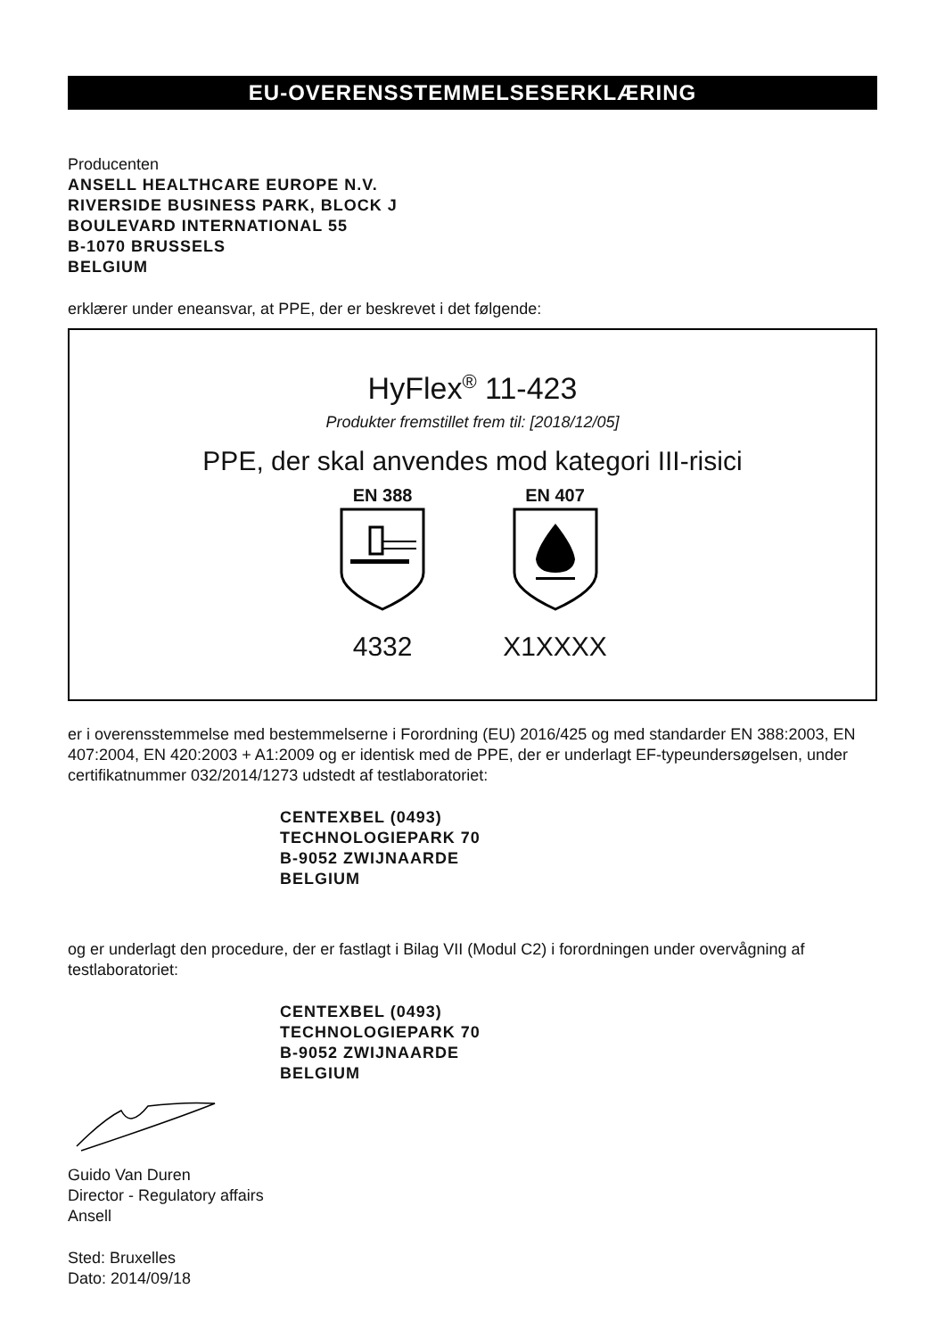EU-OVERENSSTEMMELSESERKLÆRING
Producenten
ANSELL HEALTHCARE EUROPE N.V.
RIVERSIDE BUSINESS PARK, BLOCK J
BOULEVARD INTERNATIONAL 55
B-1070 BRUSSELS
BELGIUM
erklærer under eneansvar, at PPE, der er beskrevet i det følgende:
HyFlex<sup>®</sup> 11-423
Produkter fremstillet frem til: [2018/12/05]
PPE, der skal anvendes mod kategori III-risici
EN 388
4332
EN 407
X1XXXX
er i overensstemmelse med bestemmelserne i Forordning (EU) 2016/425 og med standarder EN 388:2003, EN 407:2004, EN 420:2003 + A1:2009 og er identisk med de PPE, der er underlagt EF-typeundersøgelsen, under certifikatnummer 032/2014/1273 udstedt af testlaboratoriet:
CENTEXBEL (0493)
TECHNOLOGIEPARK 70
B-9052 ZWIJNAARDE
BELGIUM
og er underlagt den procedure, der er fastlagt i Bilag VII (Modul C2) i forordningen under overvågning af testlaboratoriet:
CENTEXBEL (0493)
TECHNOLOGIEPARK 70
B-9052 ZWIJNAARDE
BELGIUM
Guido Van Duren
Director - Regulatory affairs
Ansell
Sted: Bruxelles
Dato: 2014/09/18